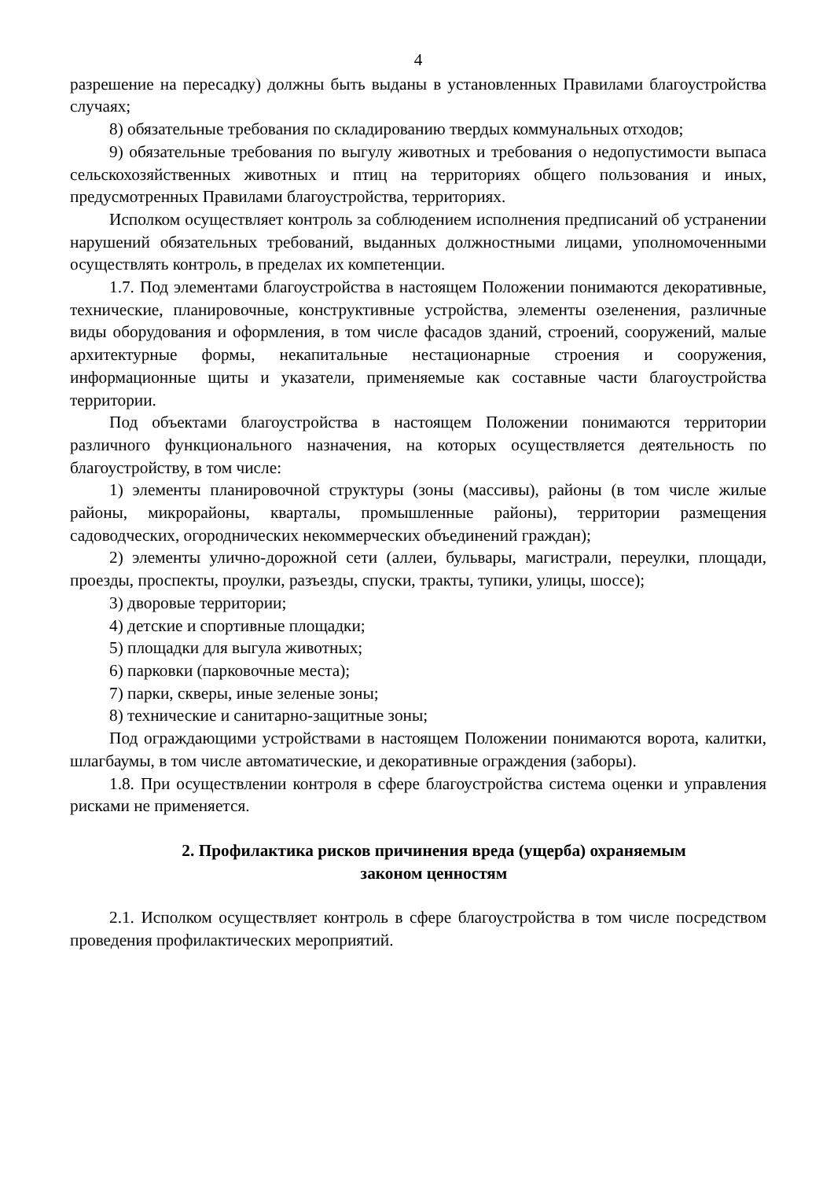4
разрешение на пересадку) должны быть выданы в установленных Правилами благоустройства случаях;
8) обязательные требования по складированию твердых коммунальных отходов;
9) обязательные требования по выгулу животных и требования о недопустимости выпаса сельскохозяйственных животных и птиц на территориях общего пользования и иных, предусмотренных Правилами благоустройства, территориях.
Исполком осуществляет контроль за соблюдением исполнения предписаний об устранении нарушений обязательных требований, выданных должностными лицами, уполномоченными осуществлять контроль, в пределах их компетенции.
1.7. Под элементами благоустройства в настоящем Положении понимаются декоративные, технические, планировочные, конструктивные устройства, элементы озеленения, различные виды оборудования и оформления, в том числе фасадов зданий, строений, сооружений, малые архитектурные формы, некапитальные нестационарные строения и сооружения, информационные щиты и указатели, применяемые как составные части благоустройства территории.
Под объектами благоустройства в настоящем Положении понимаются территории различного функционального назначения, на которых осуществляется деятельность по благоустройству, в том числе:
1) элементы планировочной структуры (зоны (массивы), районы (в том числе жилые районы, микрорайоны, кварталы, промышленные районы), территории размещения садоводческих, огороднических некоммерческих объединений граждан);
2) элементы улично-дорожной сети (аллеи, бульвары, магистрали, переулки, площади, проезды, проспекты, проулки, разъезды, спуски, тракты, тупики, улицы, шоссе);
3) дворовые территории;
4) детские и спортивные площадки;
5) площадки для выгула животных;
6) парковки (парковочные места);
7) парки, скверы, иные зеленые зоны;
8) технические и санитарно-защитные зоны;
Под ограждающими устройствами в настоящем Положении понимаются ворота, калитки, шлагбаумы, в том числе автоматические, и декоративные ограждения (заборы).
1.8. При осуществлении контроля в сфере благоустройства система оценки и управления рисками не применяется.
2. Профилактика рисков причинения вреда (ущерба) охраняемым
законом ценностям
2.1. Исполком осуществляет контроль в сфере благоустройства в том числе посредством проведения профилактических мероприятий.